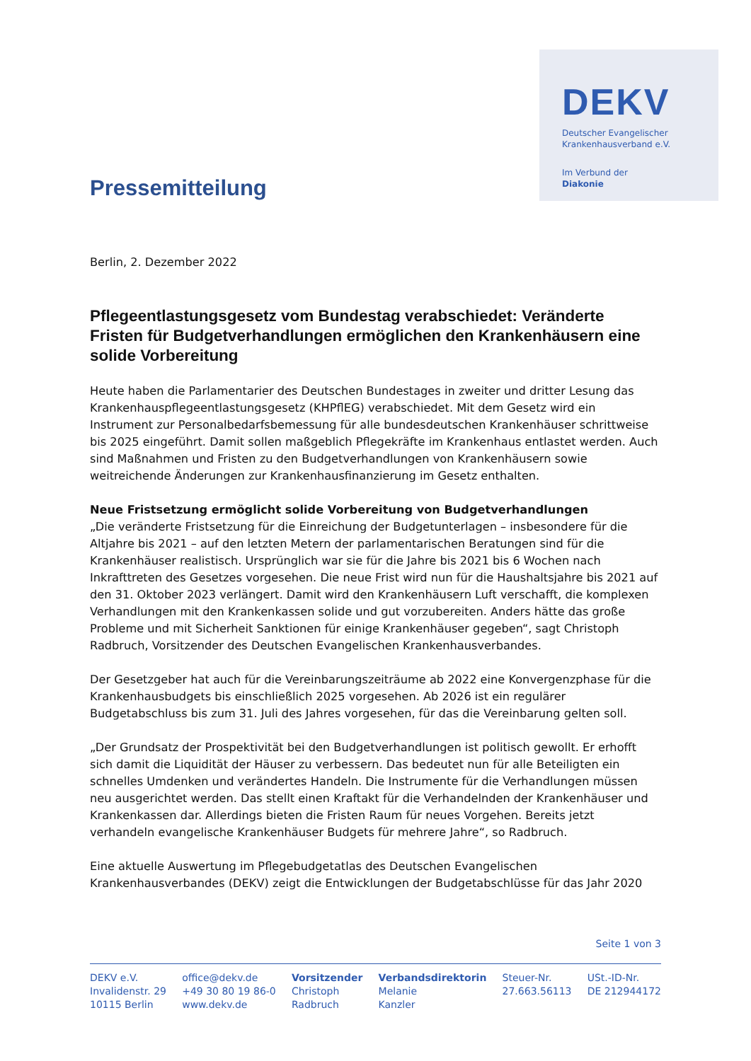Pressemitteilung
DEKV
Deutscher Evangelischer
Krankenhausverband e.V.
Im Verbund der
Diakonie
Berlin, 2. Dezember 2022
Pflegeentlastungsgesetz vom Bundestag verabschiedet: Veränderte Fristen für Budgetverhandlungen ermöglichen den Krankenhäusern eine solide Vorbereitung
Heute haben die Parlamentarier des Deutschen Bundestages in zweiter und dritter Lesung das Krankenhauspflegeentlastungsgesetz (KHPflEG) verabschiedet. Mit dem Gesetz wird ein Instrument zur Personalbedarfsbemessung für alle bundesdeutschen Krankenhäuser schrittweise bis 2025 eingeführt. Damit sollen maßgeblich Pflegekräfte im Krankenhaus entlastet werden. Auch sind Maßnahmen und Fristen zu den Budgetverhandlungen von Krankenhäusern sowie weitreichende Änderungen zur Krankenhausfinanzierung im Gesetz enthalten.
Neue Fristsetzung ermöglicht solide Vorbereitung von Budgetverhandlungen
„Die veränderte Fristsetzung für die Einreichung der Budgetunterlagen – insbesondere für die Altjahre bis 2021 – auf den letzten Metern der parlamentarischen Beratungen sind für die Krankenhäuser realistisch. Ursprünglich war sie für die Jahre bis 2021 bis 6 Wochen nach Inkrafttreten des Gesetzes vorgesehen. Die neue Frist wird nun für die Haushaltsjahre bis 2021 auf den 31. Oktober 2023 verlängert. Damit wird den Krankenhäusern Luft verschafft, die komplexen Verhandlungen mit den Krankenkassen solide und gut vorzubereiten. Anders hätte das große Probleme und mit Sicherheit Sanktionen für einige Krankenhäuser gegeben“, sagt Christoph Radbruch, Vorsitzender des Deutschen Evangelischen Krankenhausverbandes.
Der Gesetzgeber hat auch für die Vereinbarungszeiträume ab 2022 eine Konvergenzphase für die Krankenhausbudgets bis einschließlich 2025 vorgesehen. Ab 2026 ist ein regulärer Budgetabschluss bis zum 31. Juli des Jahres vorgesehen, für das die Vereinbarung gelten soll.
„Der Grundsatz der Prospektivität bei den Budgetverhandlungen ist politisch gewollt. Er erhofft sich damit die Liquidität der Häuser zu verbessern. Das bedeutet nun für alle Beteiligten ein schnelles Umdenken und verändertes Handeln. Die Instrumente für die Verhandlungen müssen neu ausgerichtet werden. Das stellt einen Kraftakt für die Verhandelnden der Krankenhäuser und Krankenkassen dar. Allerdings bieten die Fristen Raum für neues Vorgehen. Bereits jetzt verhandeln evangelische Krankenhäuser Budgets für mehrere Jahre“, so Radbruch.
Eine aktuelle Auswertung im Pflegebudgetatlas des Deutschen Evangelischen Krankenhausverbandes (DEKV) zeigt die Entwicklungen der Budgetabschlüsse für das Jahr 2020
Seite 1 von 3
DEKV e.V.
Invalidenstr. 29
10115 Berlin
office@dekv.de
+49 30 80 19 86-0
www.dekv.de
Vorsitzender
Christoph
Radbruch
Verbandsdirektorin
Melanie
Kanzler
Steuer-Nr.
27.663.56113
USt.-ID-Nr.
DE 212944172